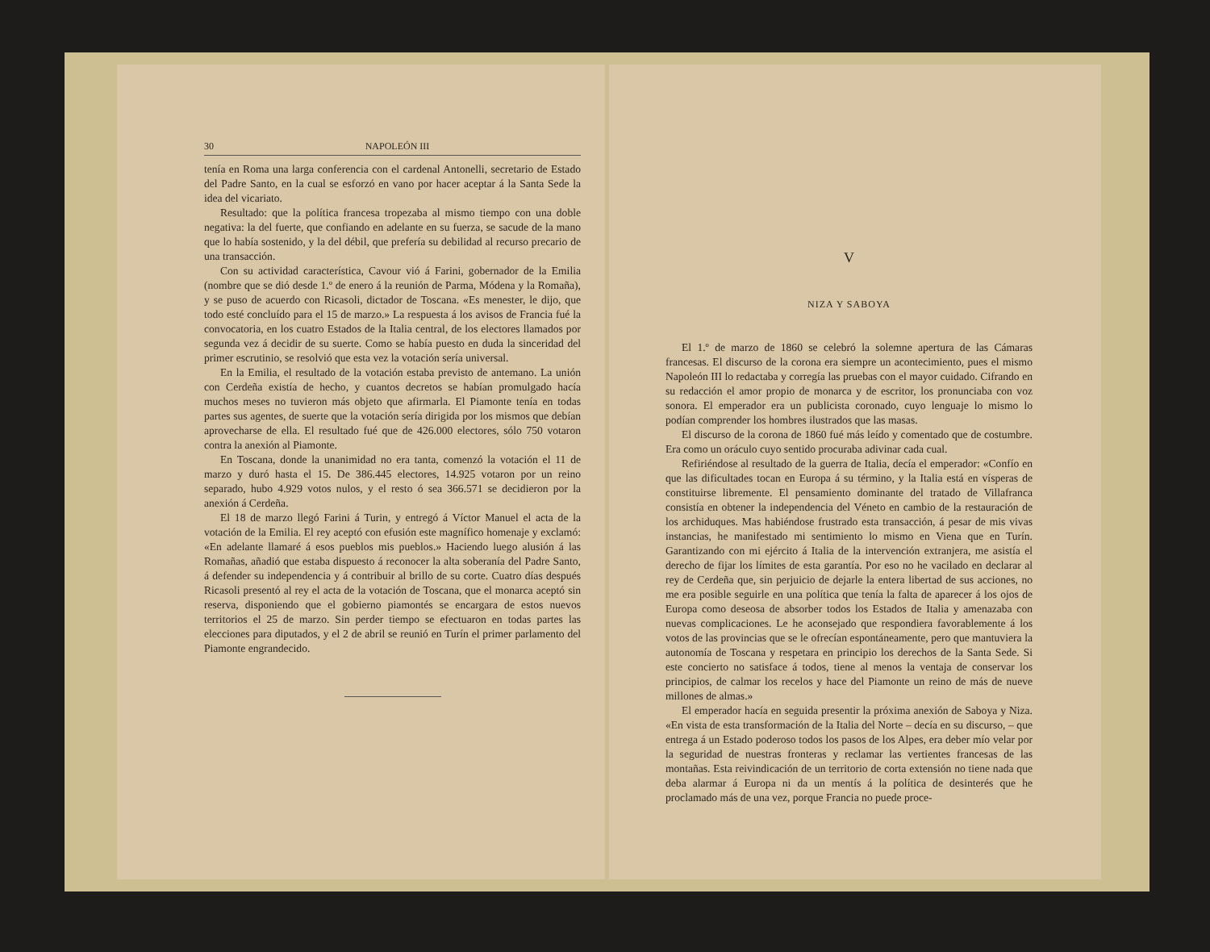30 NAPOLEÓN III
tenía en Roma una larga conferencia con el cardenal Antonelli, secretario de Estado del Padre Santo, en la cual se esforzó en vano por hacer aceptar á la Santa Sede la idea del vicariato.
Resultado: que la política francesa tropezaba al mismo tiempo con una doble negativa: la del fuerte, que confiando en adelante en su fuerza, se sacude de la mano que lo había sostenido, y la del débil, que prefería su debilidad al recurso precario de una transacción.
Con su actividad característica, Cavour vió á Farini, gobernador de la Emilia (nombre que se dió desde 1.º de enero á la reunión de Parma, Módena y la Romaña), y se puso de acuerdo con Ricasoli, dictador de Toscana. «Es menester, le dijo, que todo esté concluído para el 15 de marzo.» La respuesta á los avisos de Francia fué la convocatoria, en los cuatro Estados de la Italia central, de los electores llamados por segunda vez á decidir de su suerte. Como se había puesto en duda la sinceridad del primer escrutinio, se resolvió que esta vez la votación sería universal.
En la Emilia, el resultado de la votación estaba previsto de antemano. La unión con Cerdeña existía de hecho, y cuantos decretos se habían promulgado hacía muchos meses no tuvieron más objeto que afirmarla. El Piamonte tenía en todas partes sus agentes, de suerte que la votación sería dirigida por los mismos que debían aprovecharse de ella. El resultado fué que de 426.000 electores, sólo 750 votaron contra la anexión al Piamonte.
En Toscana, donde la unanimidad no era tanta, comenzó la votación el 11 de marzo y duró hasta el 15. De 386.445 electores, 14.925 votaron por un reino separado, hubo 4.929 votos nulos, y el resto ó sea 366.571 se decidieron por la anexión á Cerdeña.
El 18 de marzo llegó Farini á Turin, y entregó á Víctor Manuel el acta de la votación de la Emilia. El rey aceptó con efusión este magnífico homenaje y exclamó: «En adelante llamaré á esos pueblos mis pueblos.» Haciendo luego alusión á las Romañas, añadió que estaba dispuesto á reconocer la alta soberanía del Padre Santo, á defender su independencia y á contribuir al brillo de su corte. Cuatro días después Ricasoli presentó al rey el acta de la votación de Toscana, que el monarca aceptó sin reserva, disponiendo que el gobierno piamontés se encargara de estos nuevos territorios el 25 de marzo. Sin perder tiempo se efectuaron en todas partes las elecciones para diputados, y el 2 de abril se reunió en Turín el primer parlamento del Piamonte engrandecido.
V
NIZA Y SABOYA
El 1.º de marzo de 1860 se celebró la solemne apertura de las Cámaras francesas. El discurso de la corona era siempre un acontecimiento, pues el mismo Napoleón III lo redactaba y corregía las pruebas con el mayor cuidado. Cifrando en su redacción el amor propio de monarca y de escritor, los pronunciaba con voz sonora. El emperador era un publicista coronado, cuyo lenguaje lo mismo lo podían comprender los hombres ilustrados que las masas.
El discurso de la corona de 1860 fué más leído y comentado que de costumbre. Era como un oráculo cuyo sentido procuraba adivinar cada cual.
Refiriéndose al resultado de la guerra de Italia, decía el emperador: «Confío en que las dificultades tocan en Europa á su término, y la Italia está en vísperas de constituirse libremente. El pensamiento dominante del tratado de Villafranca consistía en obtener la independencia del Véneto en cambio de la restauración de los archiduques. Mas habiéndose frustrado esta transacción, á pesar de mis vivas instancias, he manifestado mi sentimiento lo mismo en Viena que en Turín. Garantizando con mi ejército á Italia de la intervención extranjera, me asistía el derecho de fijar los límites de esta garantía. Por eso no he vacilado en declarar al rey de Cerdeña que, sin perjuicio de dejarle la entera libertad de sus acciones, no me era posible seguirle en una política que tenía la falta de aparecer á los ojos de Europa como deseosa de absorber todos los Estados de Italia y amenazaba con nuevas complicaciones. Le he aconsejado que respondiera favorablemente á los votos de las provincias que se le ofrecían espontáneamente, pero que mantuviera la autonomía de Toscana y respetara en principio los derechos de la Santa Sede. Si este concierto no satisface á todos, tiene al menos la ventaja de conservar los principios, de calmar los recelos y hace del Piamonte un reino de más de nueve millones de almas.»
El emperador hacía en seguida presentir la próxima anexión de Saboya y Niza. «En vista de esta transformación de la Italia del Norte – decía en su discurso, – que entrega á un Estado poderoso todos los pasos de los Alpes, era deber mío velar por la seguridad de nuestras fronteras y reclamar las vertientes francesas de las montañas. Esta reivindicación de un territorio de corta extensión no tiene nada que deba alarmar á Europa ni da un mentís á la política de desinterés que he proclamado más de una vez, porque Francia no puede proce-